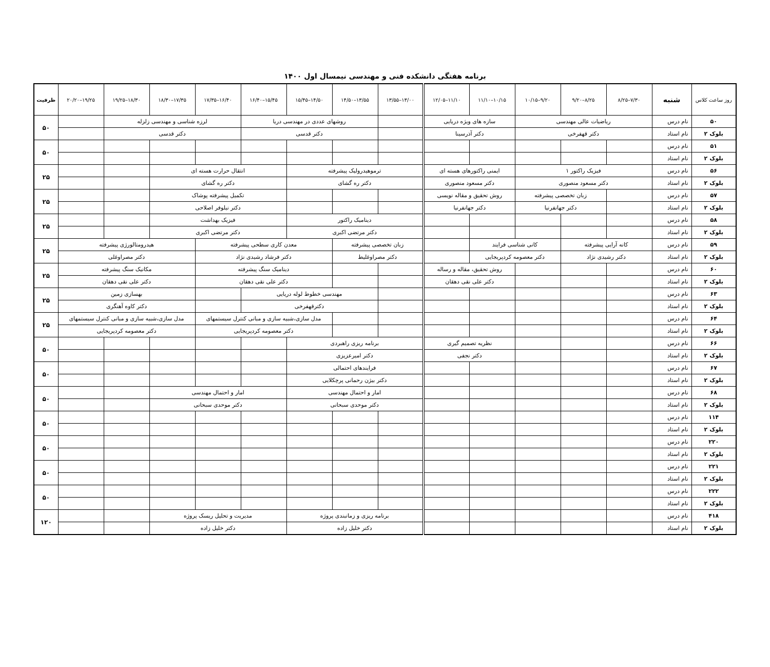برنامه هفتگی دانشکده فنی و مهندسی نیمسال اول ۱۴۰۰
| روز ساعت کلاس | شنبه | ۷/۳۰–۸/۲۵ | ۸/۲۵–۹/۲۰ | ۹/۲۰–۱۰/۱۵ | ۱۰/۱۵–۱۱/۱۰ | ۱۱/۱۰–۱۲/۰۵ | ۱۳/۰۰–۱۳/۵۵ | ۱۳/۵۵–۱۴/۵۰ | ۱۴/۵۰–۱۵/۴۵ | ۱۵/۴۵–۱۶/۴۰ | ۱۶/۴۰–۱۷/۳۵ | ۱۷/۳۵–۱۸/۳۰ | ۱۸/۳۰–۱۹/۲۵ | ۱۹/۲۵–۲۰/۲۰ | ظرفیت |
| --- | --- | --- | --- | --- | --- | --- | --- | --- | --- | --- | --- | --- | --- | --- | --- |
| ۵۰ | نام درس | ریاضیات عالی مهندسی | | | سازه های ویژه دریایی | | | روشهای عددی در مهندسی دریا | | | لرزه شناسی و مهندسی زلزله | | | | ۵۰ |
| بلوک ۲ | نام استاد | دکتر قهفرخی | | | دکتر آذرسینا | | | دکتر قدسی | | | دکتر قدسی | | | | |
| ۵۱ | نام درس | | | | | | | | | | | | | | ۵۰ |
| بلوک ۲ | نام استاد | | | | | | | | | | | | | | |
| ۵۶ | نام درس | فیزیک راکتور ۱ | | | ایمنی راکتورهای هسته ای | | ترموهیدرولیک پیشرفته | | | انتقال حرارت هسته ای | | | | | ۲۵ |
| بلوک ۲ | نام استاد | دکتر مسعود منصوری | | | دکتر مسعود منصوری | | دکتر ره گشای | | | دکتر ره گشای | | | | | |
| ۵۷ | نام درس | | زبان تخصصی پیشرفته | | روش تحقیق و مقاله نویسی | | | | | تکمیل پیشرفته پوشاک | | | | | ۲۵ |
| بلوک ۲ | نام استاد | | دکتر جهانفرنیا | | دکتر جهانفرنیا | | | | | دکتر نیلوفر اصلاحی | | | | | |
| ۵۸ | نام درس | | | | | | دینامیک راکتور | | | فیزیک بهداشت | | | | | ۲۵ |
| بلوک ۲ | نام استاد | | | | | | دکتر مرتضی اکبری | | | دکتر مرتضی اکبری | | | | | |
| ۵۹ | نام درس | کانه آرایی پیشرفته | | کانی شناسی فرایند | | | زبان تخصصی پیشرفته | | معدن کاری سطحی پیشرفته | | | هیدرومتالورژی پیشرفته | | | ۲۵ |
| بلوک ۲ | نام استاد | دکتر رشیدی نژاد | | دکتر معصومه کردپریجایی | | | دکتر مصراوغلیط | | دکتر فرشاد رشیدی نژاد | | | دکتر مصراوغلی | | | |
| ۶۰ | نام درس | | | | روش تحقیق، مقاله و رساله | | | | دینامیک سنگ پیشرفته | | | مکانیک سنگ پیشرفته | | | ۲۵ |
| بلوک ۲ | نام استاد | | | | دکتر علی نقی دهقان | | | | دکتر علی نقی دهقان | | | دکتر علی نقی دهقان | | | |
| ۶۳ | نام درس | | | | | | | مهندسی خطوط لوله دریایی | | | | بهسازی زمین | | | ۲۵ |
| بلوک ۲ | نام استاد | | | | | | | دکترقهفرخی | | | | دکتر کاوه آهنگری | | | |
| ۶۴ | نام درس | | | | | | | | مدل سازی،شبیه سازی و مبانی کنترل سیستمهای | | | مدل سازی،شبیه سازی و مبانی کنترل سیستمهای | | | ۲۵ |
| بلوک ۲ | نام استاد | | | | | | | | دکتر معصومه کردپریجایی | | | دکتر معصومه کردپریجایی | | | |
| ۶۶ | نام درس | | | | نظریه تصمیم گیری | | برنامه ریزی راهبردی | | | | | | | | ۵۰ |
| بلوک ۲ | نام استاد | | | | دکتر نجفی | | دکتر امیرعزیزی | | | | | | | | |
| ۶۷ | نام درس | | | | | | فرایندهای احتمالی | | | | | | | | ۵۰ |
| بلوک ۲ | نام استاد | | | | | | دکتر بیژن رحمانی پرچکلایی | | | | | | | | |
| ۶۸ | نام درس | | | | | | امار و احتمال مهندسی | | | امار و احتمال مهندسی | | | | | ۵۰ |
| بلوک ۲ | نام استاد | | | | | | دکتر موحدی سبحانی | | | دکتر موحدی سبحانی | | | | | |
| ۱۱۴ | نام درس | | | | | | | | | | | | | | ۵۰ |
| بلوک ۲ | نام استاد | | | | | | | | | | | | | | |
| ۲۲۰ | نام درس | | | | | | | | | | | | | | ۵۰ |
| بلوک ۲ | نام استاد | | | | | | | | | | | | | | |
| ۲۲۱ | نام درس | | | | | | | | | | | | | | ۵۰ |
| بلوک ۲ | نام استاد | | | | | | | | | | | | | | |
| ۲۲۲ | نام درس | | | | | | | | | | | | | | ۵۰ |
| بلوک ۲ | نام استاد | | | | | | | | | | | | | | |
| ۴۱۸ | نام درس | | | | | | برنامه ریزی و زمانبندی پروژه | | | مدیریت و تحلیل ریسک پروژه | | | | | ۱۲۰ |
| بلوک ۲ | نام استاد | | | | | | دکتر خلیل زاده | | | دکتر خلیل زاده | | | | | |